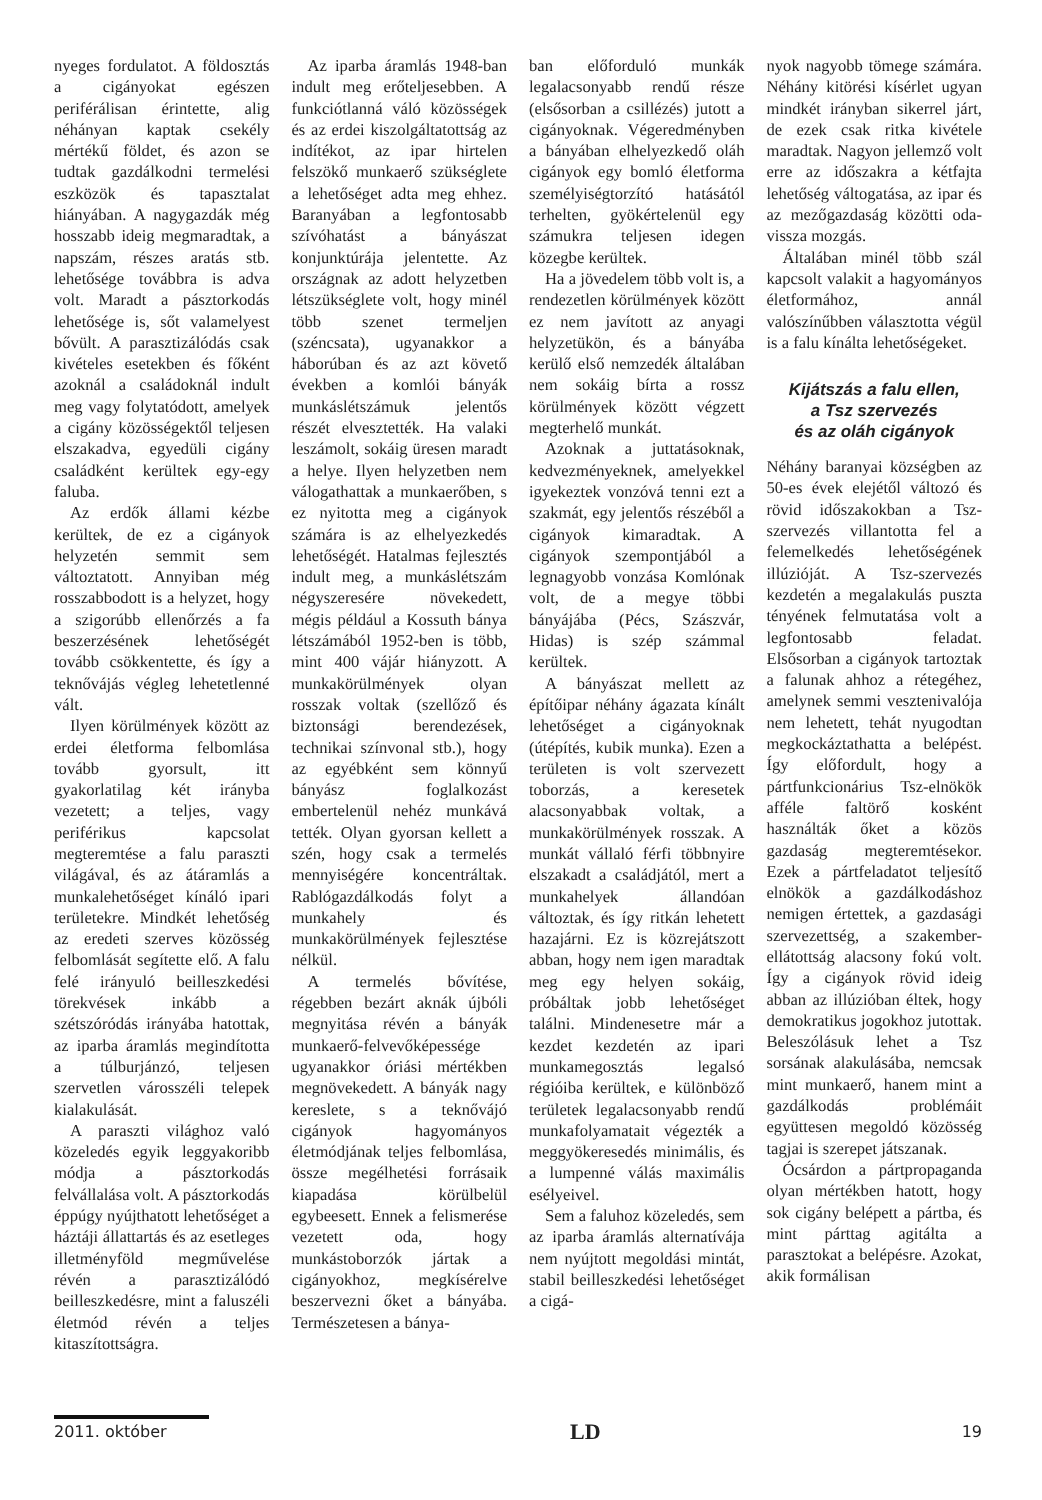nyeges fordulatot. A földosztás a cigányokat egészen periférálisan érintette, alig néhányan kaptak csekély mértékű földet, és azon se tudtak gazdálkodni termelési eszközök és tapasztalat hiányában. A nagygazdák még hosszabb ideig megmaradtak, a napszám, részes aratás stb. lehetősége továbbra is adva volt. Maradt a pásztorkodás lehetősége is, sőt valamelyest bővült. A parasztizálódás csak kivételes esetekben és főként azoknál a családoknál indult meg vagy folytatódott, amelyek a cigány közösségektől teljesen elszakadva, egyedüli cigány családként kerültek egy-egy faluba.
Az erdők állami kézbe kerültek, de ez a cigányok helyzetén semmit sem változtatott. Annyiban még rosszabbodott is a helyzet, hogy a szigorúbb ellenőrzés a fa beszerzésének lehetőségét tovább csökkentette, és így a teknővájás végleg lehetetlenné vált.
Ilyen körülmények között az erdei életforma felbomlása tovább gyorsult, itt gyakorlatilag két irányba vezetett; a teljes, vagy periférikus kapcsolat megteremtése a falu paraszti világával, és az átáramlás a munkalehetőséget kínáló ipari területekre. Mindkét lehetőség az eredeti szerves közösség felbomlását segítette elő. A falu felé irányuló beilleszkedési törekvések inkább a szétszóródás irányába hatottak, az iparba áramlás megindította a túlburjánzó, teljesen szervetlen városszéli telepek kialakulását.
A paraszti világhoz való közeledés egyik leggyakoribb módja a pásztorkodás felvállalása volt. A pásztorkodás éppúgy nyújthatott lehetőséget a háztáji állattartás és az esetleges illetményföld megművelése révén a parasztizálódó beilleszkedésre, mint a faluszéli életmód révén a teljes kitaszítottságra.
Az iparba áramlás 1948-ban indult meg erőteljesebben. A funkciótlanná váló közösségek és az erdei kiszolgáltatottság az indítékot, az ipar hirtelen felszökő munkaerő szükséglete a lehetőséget adta meg ehhez. Baranyában a legfontosabb szívóhatást a bányászat konjunktúrája jelentette. Az országnak az adott helyzetben létszükséglete volt, hogy minél több szenet termeljen (széncsata), ugyanakkor a háborúban és az azt követő években a komlói bányák munkáslétszámuk jelentős részét elvesztették. Ha valaki leszámolt, sokáig üresen maradt a helye. Ilyen helyzetben nem válogathattak a munkaerőben, s ez nyitotta meg a cigányok számára is az elhelyezkedés lehetőségét. Hatalmas fejlesztés indult meg, a munkáslétszám négyszeresére növekedett, mégis például a Kossuth bánya létszámából 1952-ben is több, mint 400 vájár hiányzott. A munkakörülmények olyan rosszak voltak (szellőző és biztonsági berendezések, technikai színvonal stb.), hogy az egyébként sem könnyű bányász foglalkozást embertelenül nehéz munkává tették. Olyan gyorsan kellett a szén, hogy csak a termelés mennyiségére koncentráltak. Rablógazdálkodás folyt a munkahely és munkakörülmények fejlesztése nélkül.
A termelés bővítése, régebben bezárt aknák újbóli megnyitása révén a bányák munkaerő-felvevőképessége ugyanakkor óriási mértékben megnövekedett. A bányák nagy kereslete, s a teknővájó cigányok hagyományos életmódjának teljes felbomlása, össze megélhetési forrásaik kiapadása körülbelül egybeesett. Ennek a felismerése vezetett oda, hogy munkástoborzók jártak a cigányokhoz, megkísérelve beszervezni őket a bányába. Természetesen a bánya-
ban előforduló munkák legalacsonyabb rendű része (elsősorban a csillézés) jutott a cigányoknak. Végeredményben a bányában elhelyezkedő oláh cigányok egy bomló életforma személyiségtorzító hatásától terhelten, gyökértelenül egy számukra teljesen idegen közegbe kerültek.
Ha a jövedelem több volt is, a rendezetlen körülmények között ez nem javított az anyagi helyzetükön, és a bányába kerülő első nemzedék általában nem sokáig bírta a rossz körülmények között végzett megterhelő munkát.
Azoknak a juttatásoknak, kedvezményeknek, amelyekkel igyekeztek vonzóvá tenni ezt a szakmát, egy jelentős részéből a cigányok kimaradtak. A cigányok szempontjából a legnagyobb vonzása Komlónak volt, de a megye többi bányájába (Pécs, Szászvár, Hidas) is szép számmal kerültek.
A bányászat mellett az építőipar néhány ágazata kínált lehetőséget a cigányoknak (útépítés, kubik munka). Ezen a területen is volt szervezett toborzás, a keresetek alacsonyabbak voltak, a munkakörülmények rosszak. A munkát vállaló férfi többnyire elszakadt a családjától, mert a munkahelyek állandóan változtak, és így ritkán lehetett hazajárni. Ez is közrejátszott abban, hogy nem igen maradtak meg egy helyen sokáig, próbáltak jobb lehetőséget találni. Mindenesetre már a kezdet kezdetén az ipari munkamegosztás legalsó régióiba kerültek, e különböző területek legalacsonyabb rendű munkafolyamatait végezték a meggyökeresedés minimális, és a lumpenné válás maximális esélyeivel.
Sem a faluhoz közeledés, sem az iparba áramlás alternatívája nem nyújtott megoldási mintát, stabil beilleszkedési lehetőséget a cigá-
nyok nagyobb tömege számára. Néhány kitörési kísérlet ugyan mindkét irányban sikerrel járt, de ezek csak ritka kivétele maradtak. Nagyon jellemző volt erre az időszakra a kétfajta lehetőség váltogatása, az ipar és az mezőgazdaság közötti oda-vissza mozgás.
Általában minél több szál kapcsolt valakit a hagyományos életformához, annál valószínűbben választotta végül is a falu kínálta lehetőségeket.
Kijátszás a falu ellen,
a Tsz szervezés
és az oláh cigányok
Néhány baranyai községben az 50-es évek elejétől változó és rövid időszakokban a Tsz-szervezés villantotta fel a felemelkedés lehetőségének illúzióját. A Tsz-szervezés kezdetén a megalakulás puszta tényének felmutatása volt a legfontosabb feladat. Elsősorban a cigányok tartoztak a falunak ahhoz a rétegéhez, amelynek semmi vesztenivalója nem lehetett, tehát nyugodtan megkockáztathatta a belépést. Így előfordult, hogy a pártfunkcionárius Tsz-elnökök afféle faltörő kosként használták őket a közös gazdaság megteremtésekor. Ezek a pártfeladatot teljesítő elnökök a gazdálkodáshoz nemigen értettek, a gazdasági szervezettség, a szakember-ellátottság alacsony fokú volt. Így a cigányok rövid ideig abban az illúzióban éltek, hogy demokratikus jogokhoz jutottak. Beleszólásuk lehet a Tsz sorsának alakulásába, nemcsak mint munkaerő, hanem mint a gazdálkodás problémáit együttesen megoldó közösség tagjai is szerepet játszanak.
Ócsárdon a pártpropaganda olyan mértékben hatott, hogy sok cigány belépett a pártba, és mint párttag agitálta a parasztokat a belépésre. Azokat, akik formálisan
2011. október
LD
19